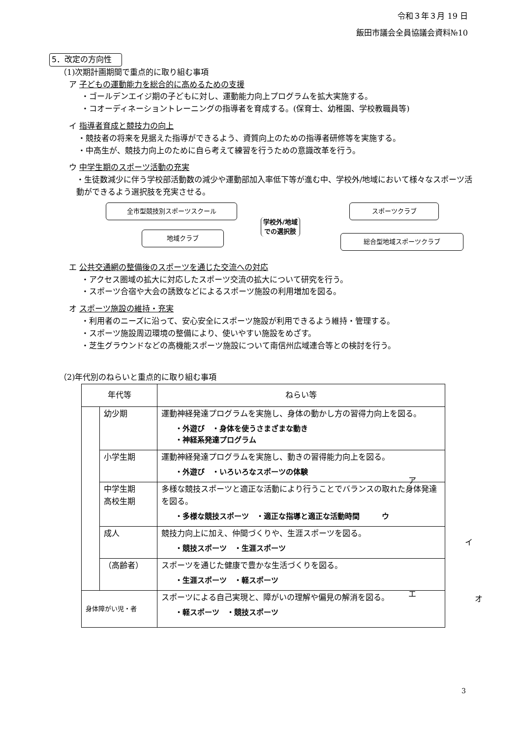令和３年３月 19 日
飯田市議会全員協議会資料№10
5．改定の方向性
（1)次期計画期間で重点的に取り組む事項
ア 子どもの運動能力を総合的に高めるための支援
・ゴールデンエイジ期の子どもに対し、運動能力向上プログラムを拡大実施する。
・コオーディネーショントレーニングの指導者を育成する。(保育士、幼稚園、学校教職員等)
イ 指導者育成と競技力の向上
・競技者の将来を見据えた指導ができるよう、資質向上のための指導者研修等を実施する。
・中高生が、競技力向上のために自ら考えて練習を行うための意識改革を行う。
ウ 中学生期のスポーツ活動の充実
・生徒数減少に伴う学校部活動数の減少や運動部加入率低下等が進む中、学校外/地域において様々なスポーツ活動ができるよう選択肢を充実させる。
全市型競技別スポーツスクール
地域クラブ
学校外/地域
での選択肢
スポーツクラブ
総合型地域スポーツクラブ
エ 公共交通網の整備後のスポーツを通じた交流への対応
・アクセス圏域の拡大に対応したスポーツ交流の拡大について研究を行う。
・スポーツ合宿や大会の誘致などによるスポーツ施設の利用増加を図る。
オ スポーツ施設の維持・充実
・利用者のニーズに沿って、安心安全にスポーツ施設が利用できるよう維持・管理する。
・スポーツ施設周辺環境の整備により、使いやすい施設をめざす。
・芝生グラウンドなどの高機能スポーツ施設について南信州広域連合等との検討を行う。
（2)年代別のねらいと重点的に取り組む事項
| 年代等 | | ねらい等 |
| --- | --- | --- |
| | 幼少期 | 運動神経発達プログラムを実施し、身体の動かし方の習得力向上を図る。 ・外遊び ・身体を使うさまざまな動き ・神経系発達プログラム |
| | 小学生期 | 運動神経発達プログラムを実施し、動きの習得能力向上を図る。 ・外遊び ・いろいろなスポーツの体験 |
| | 中学生期 高校生期 | 多様な競技スポーツと適正な活動により行うことでバランスの取れた身体発達を図る。 ・多様な競技スポーツ ・適正な指導と適正な活動時間 ウ |
| | 成人 | 競技力向上に加え、仲間づくりや、生涯スポーツを図る。 ・競技スポーツ ・生涯スポーツ |
| | （高齢者） | スポーツを通じた健康で豊かな生活づくりを図る。 ・生涯スポーツ ・軽スポーツ |
| 身体障がい児・者 | | スポーツによる自己実現と、障がいの理解や偏見の解消を図る。 ・軽スポーツ ・競技スポーツ |
ア
イ
エ
オ
3